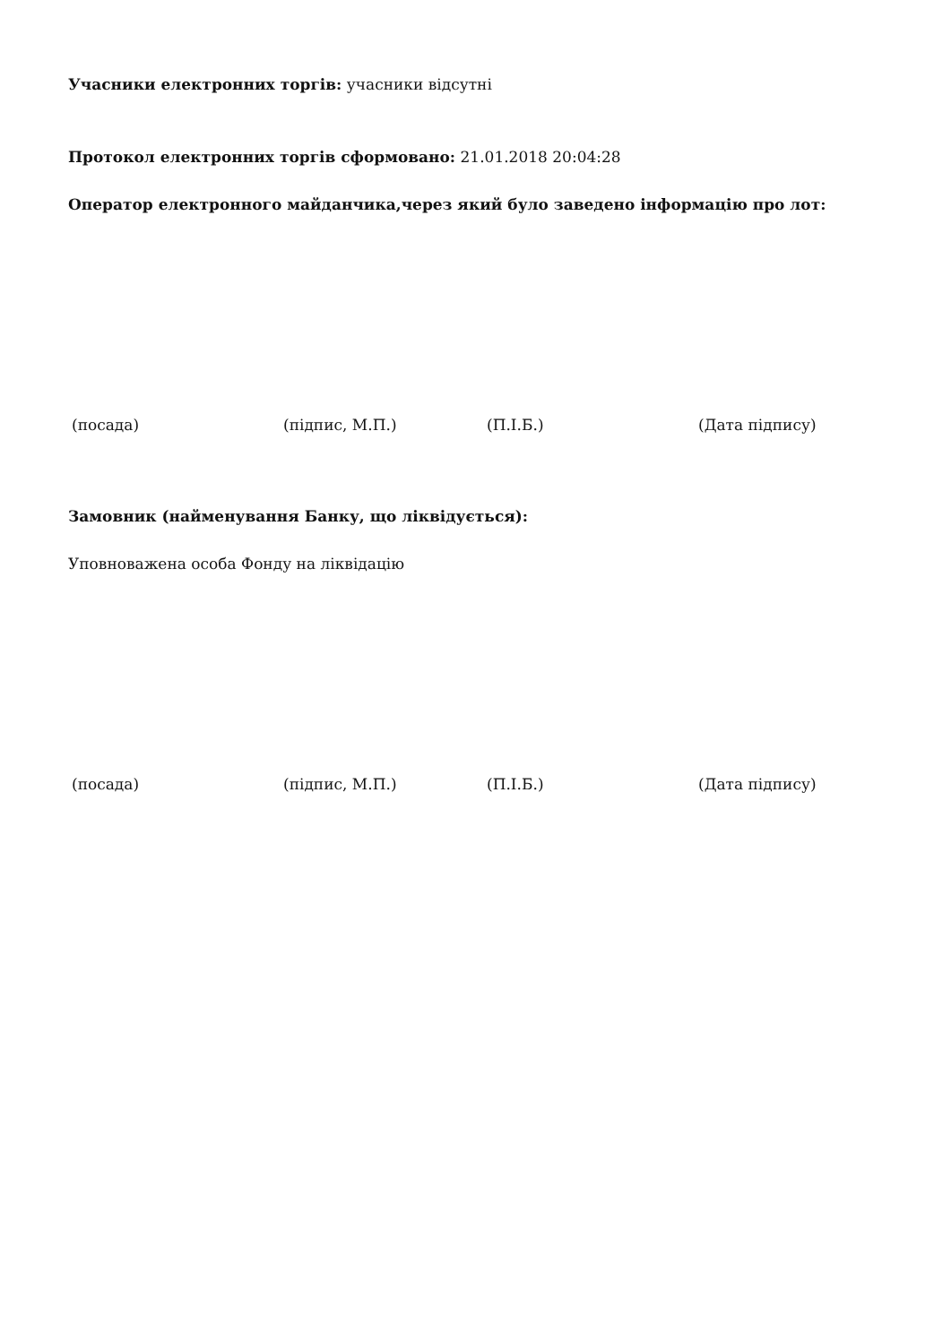Учасники електронних торгів: учасники відсутні
Протокол електронних торгів сформовано: 21.01.2018 20:04:28
Оператор електронного майданчика,через який було заведено інформацію про лот:
(посада) (підпис, М.П.) (П.І.Б.) (Дата підпису)
Замовник (найменування Банку, що ліквідується):
Уповноважена особа Фонду на ліквідацію
(посада) (підпис, М.П.) (П.І.Б.) (Дата підпису)